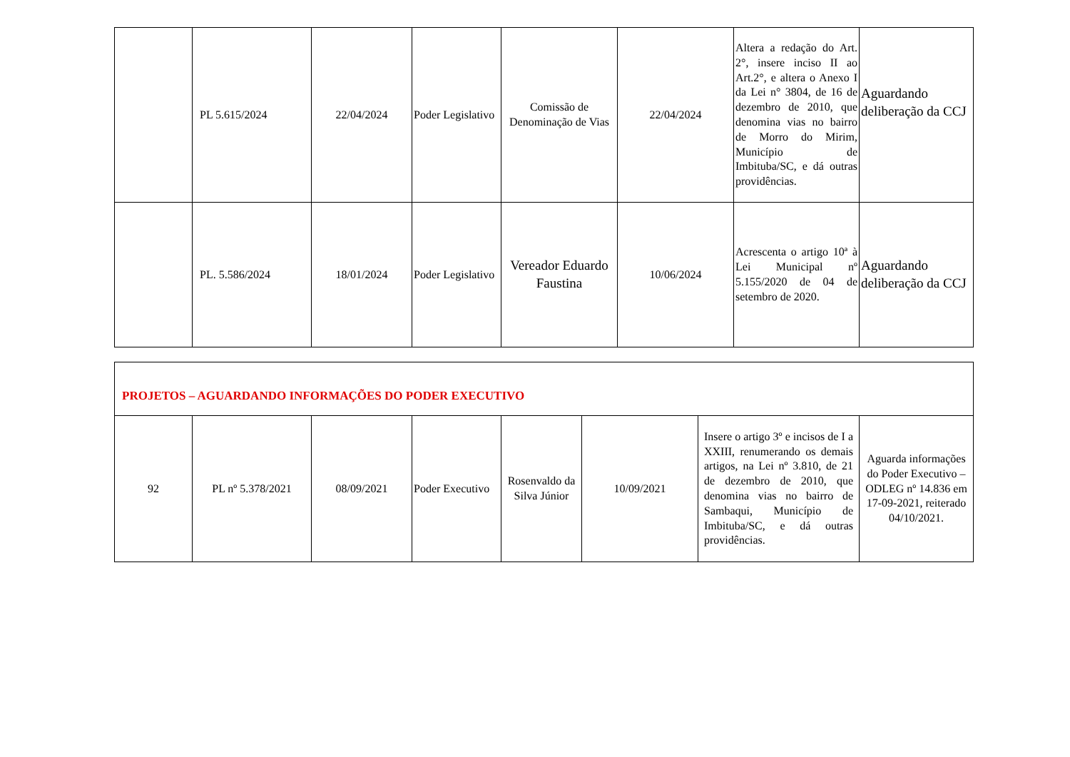| | PL 5.615/2024 | 22/04/2024 | Poder Legislativo | Comissão de Denominação de Vias | 22/04/2024 | Altera a redação do Art. 2°, insere inciso II ao Art.2°, e altera o Anexo I da Lei n° 3804, de 16 de dezembro de 2010, que denomina vias no bairro de Morro do Mirim, Município de Imbituba/SC, e dá outras providências. | Aguardando deliberação da CCJ |
| | PL. 5.586/2024 | 18/01/2024 | Poder Legislativo | Vereador Eduardo Faustina | 10/06/2024 | Acrescenta o artigo 10ª à Lei Municipal nº 5.155/2020 de 04 de setembro de 2020. | Aguardando deliberação da CCJ |
| PROJETOS – AGUARDANDO INFORMAÇÕES DO PODER EXECUTIVO | | | | | | | |
| 92 | PL nº 5.378/2021 | 08/09/2021 | Poder Executivo | Rosenvaldo da Silva Júnior | 10/09/2021 | Insere o artigo 3º e incisos de I a XXIII, renumerando os demais artigos, na Lei nº 3.810, de 21 de dezembro de 2010, que denomina vias no bairro de Sambaqui, Município de Imbituba/SC, e dá outras providências. | Aguarda informações do Poder Executivo – ODLEG nº 14.836 em 17-09-2021, reiterado 04/10/2021. |